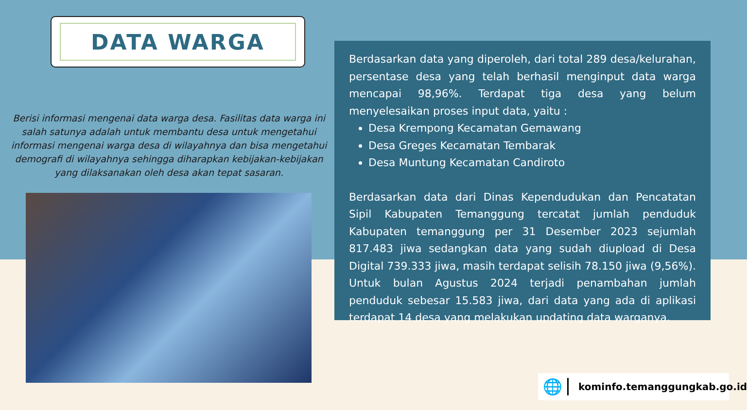DATA WARGA
Berisi informasi mengenai data warga desa. Fasilitas data warga ini salah satunya adalah untuk membantu desa untuk mengetahui informasi mengenai warga desa di wilayahnya dan bisa mengetahui demografi di wilayahnya sehingga diharapkan kebijakan-kebijakan yang dilaksanakan oleh desa akan tepat sasaran.
Berdasarkan data yang diperoleh, dari total 289 desa/kelurahan, persentase desa yang telah berhasil menginput data warga mencapai 98,96%. Terdapat tiga desa yang belum menyelesaikan proses input data, yaitu :
Desa Krempong Kecamatan Gemawang
Desa Greges Kecamatan Tembarak
Desa Muntung Kecamatan Candiroto
Berdasarkan data dari Dinas Kependudukan dan Pencatatan Sipil Kabupaten Temanggung tercatat jumlah penduduk Kabupaten temanggung per 31 Desember 2023 sejumlah 817.483 jiwa sedangkan data yang sudah diupload di Desa Digital 739.333 jiwa, masih terdapat selisih 78.150 jiwa (9,56%). Untuk bulan Agustus 2024 terjadi penambahan jumlah penduduk sebesar 15.583 jiwa, dari data yang ada di aplikasi terdapat 14 desa yang melakukan updating data warganya.
🌐 kominfo.temanggungkab.go.id